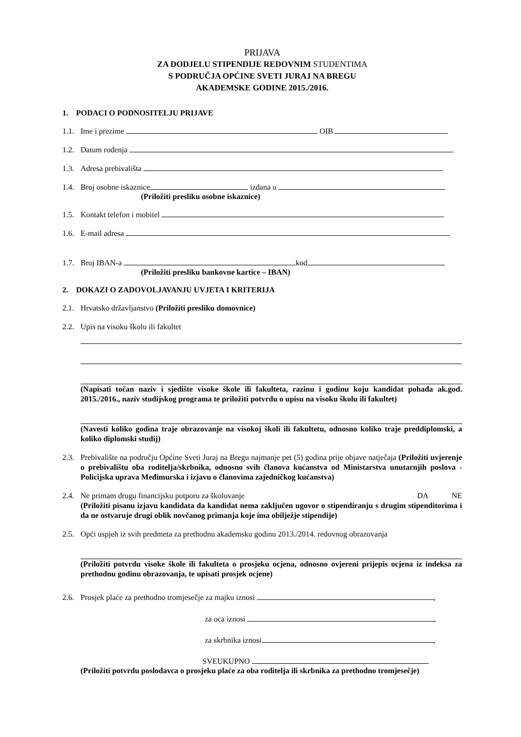PRIJAVA
ZA DODJELU STIPENDIJE REDOVNIM STUDENTIMA
S PODRUČJA OPĆINE SVETI JURAJ NA BREGU
AKADEMSKE GODINE 2015./2016.
1. PODACI O PODNOSITELJU PRIJAVE
1.1. Ime i prezime OIB
1.2. Datum rođenja
1.3. Adresa prebivališta
1.4. Broj osobne iskaznice izdana u
(Priložiti presliku osobne iskaznice)
1.5. Kontakt telefon i mobitel
1.6. E-mail adresa
1.7. Broj IBAN-a kod
(Priložiti presliku bankovne kartice – IBAN)
2. DOKAZI O ZADOVOLJAVANJU UVJETA I KRITERIJA
2.1. Hrvatsko državljanstvo (Priložiti presliku domovnice)
2.2. Upis na visoku školu ili fakultet
(Napisati točan naziv i sjedište visoke škole ili fakulteta, razinu i godinu koju kandidat pohađa ak.god. 2015./2016., naziv studijskog programa te priložiti potvrdu o upisu na visoku školu ili fakultet)
(Navesti koliko godina traje obrazovanje na visokoj školi ili fakultetu, odnosno koliko traje preddiplomski, a koliko diplomski studij)
2.3. Prebivalište na području Općine Sveti Juraj na Bregu najmanje pet (5) godina prije objave natječaja (Priložiti uvjerenje o prebivalištu oba roditelja/skrbnika, odnosno svih članova kućanstva od Ministarstva unutarnjih poslova - Policijska uprava Međimurska i izjavu o članovima zajedničkog kućanstva)
2.4. Ne primam drugu financijsku potporu za školovanje DA NE
(Priložiti pisanu izjavu kandidata da kandidat nema zaključen ugovor o stipendiranju s drugim stipenditorima i da ne ostvaruje drugi oblik novčanog primanja koje ima obilježje stipendije)
2.5. Opći uspjeh iz svih predmeta za prethodnu akademsku godinu 2013./2014. redovnog obrazovanja
(Priložiti potvrdu visoke škole ili fakulteta o prosjeku ocjena, odnosno ovjereni prijepis ocjena iz indeksa za prethodnu godinu obrazovanja, te upisati prosjek ocjene)
2.6. Prosjek plaće za prethodno tromjesečje za majku iznosi ,
za oca iznosi ,
za skrbnika iznosi ,
SVEUKUPNO
(Priložiti potvrdu poslodavca o prosjeku plaće za oba roditelja ili skrbnika za prethodno tromjesečje)